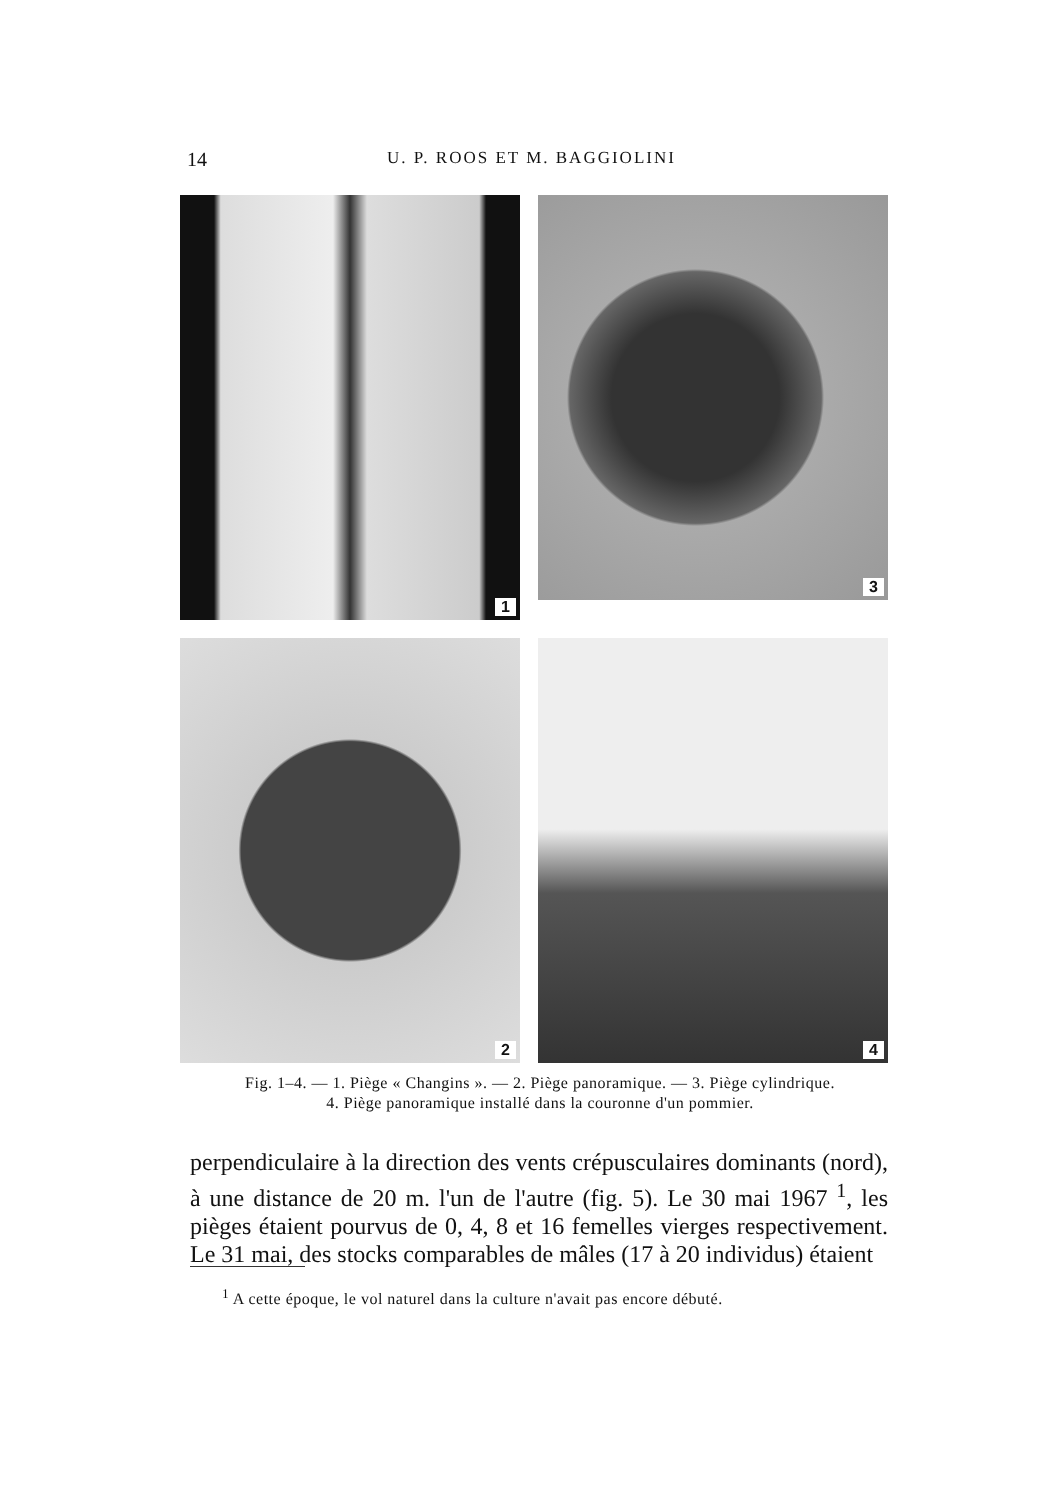14
U. P. ROOS ET M. BAGGIOLINI
1
3
2
4
Fig. 1–4. — 1. Piège « Changins ». — 2. Piège panoramique. — 3. Piège cylindrique.
4. Piège panoramique installé dans la couronne d'un pommier.
perpendiculaire à la direction des vents crépusculaires dominants (nord), à une distance de 20 m. l'un de l'autre (fig. 5). Le 30 mai 1967 <sup>1</sup>, les pièges étaient pourvus de 0, 4, 8 et 16 femelles vierges respectivement. Le 31 mai, des stocks comparables de mâles (17 à 20 individus) étaient
<sup>1</sup> A cette époque, le vol naturel dans la culture n'avait pas encore débuté.